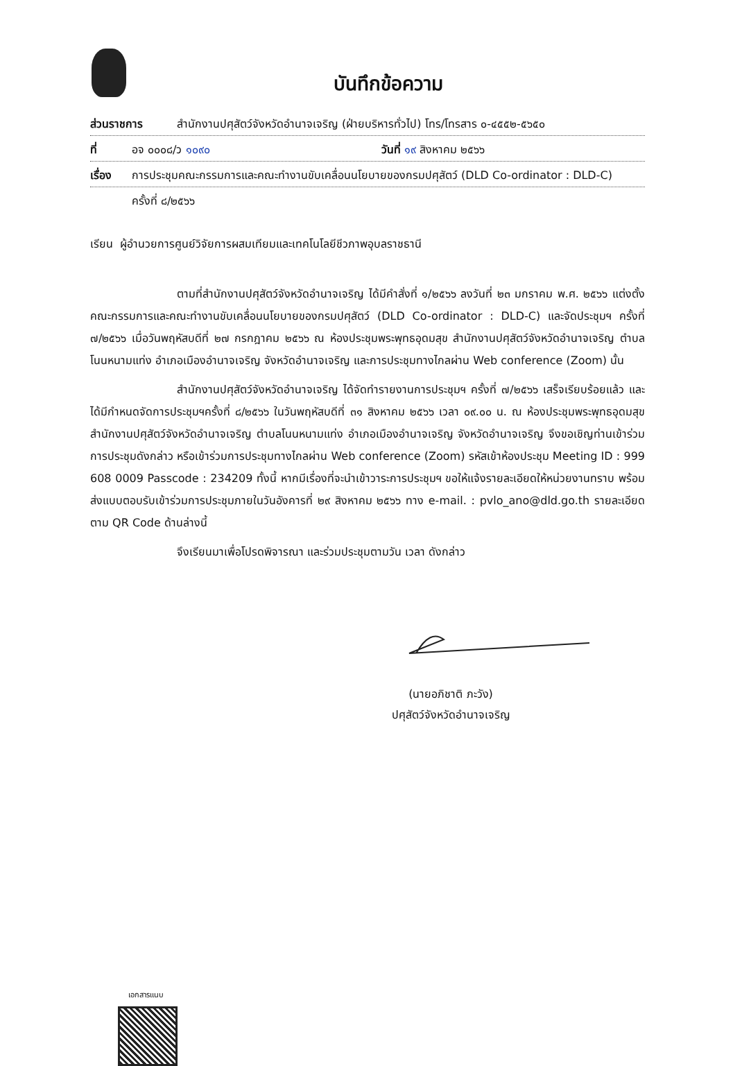บันทึกข้อความ
ส่วนราชการ สำนักงานปศุสัตว์จังหวัดอำนาจเจริญ (ฝ่ายบริหารทั่วไป) โทร/โทรสาร ๐-๔๕๕๒-๕๖๕๐
ที่ อจ ๐๐๐๘/ว ๑๐๙๐ วันที่ ๑๙ สิงหาคม ๒๕๖๖
เรื่อง การประชุมคณะกรรมการและคณะทำงานขับเคลื่อนนโยบายของกรมปศุสัตว์ (DLD Co-ordinator : DLD-C)
ครั้งที่ ๘/๒๕๖๖
เรียน ผู้อำนวยการศูนย์วิจัยการผสมเทียมและเทคโนโลยีชีวภาพอุบลราชธานี
ตามที่สำนักงานปศุสัตว์จังหวัดอำนาจเจริญ ได้มีคำสั่งที่ ๑/๒๕๖๖ ลงวันที่ ๒๓ มกราคม พ.ศ. ๒๕๖๖ แต่งตั้งคณะกรรมการและคณะทำงานขับเคลื่อนนโยบายของกรมปศุสัตว์ (DLD Co-ordinator : DLD-C) และจัดประชุมฯ ครั้งที่ ๗/๒๕๖๖ เมื่อวันพฤหัสบดีที่ ๒๗ กรกฎาคม ๒๕๖๖ ณ ห้องประชุมพระพุทธอุดมสุข สำนักงานปศุสัตว์จังหวัดอำนาจเจริญ ตำบลโนนหนามแท่ง อำเภอเมืองอำนาจเจริญ จังหวัดอำนาจเจริญ และการประชุมทางไกลผ่าน Web conference (Zoom) นั้น
สำนักงานปศุสัตว์จังหวัดอำนาจเจริญ ได้จัดทำรายงานการประชุมฯ ครั้งที่ ๗/๒๕๖๖ เสร็จเรียบร้อยแล้ว และได้มีกำหนดจัดการประชุมฯครั้งที่ ๘/๒๕๖๖ ในวันพฤหัสบดีที่ ๓๑ สิงหาคม ๒๕๖๖ เวลา ๐๙.๐๐ น. ณ ห้องประชุมพระพุทธอุดมสุข สำนักงานปศุสัตว์จังหวัดอำนาจเจริญ ตำบลโนนหนามแท่ง อำเภอเมืองอำนาจเจริญ จังหวัดอำนาจเจริญ จึงขอเชิญท่านเข้าร่วมการประชุมดังกล่าว หรือเข้าร่วมการประชุมทางไกลผ่าน Web conference (Zoom) รหัสเข้าห้องประชุม Meeting ID : 999 608 0009 Passcode : 234209 ทั้งนี้ หากมีเรื่องที่จะนำเข้าวาระการประชุมฯ ขอให้แจ้งรายละเอียดให้หน่วยงานทราบ พร้อมส่งแบบตอบรับเข้าร่วมการประชุมภายในวันอังคารที่ ๒๙ สิงหาคม ๒๕๖๖ ทาง e-mail. : pvlo_ano@dld.go.th รายละเอียดตาม QR Code ด้านล่างนี้
จึงเรียนมาเพื่อโปรดพิจารณา และร่วมประชุมตามวัน เวลา ดังกล่าว
(นายอภิชาติ ภะวัง)
ปศุสัตว์จังหวัดอำนาจเจริญ
เอกสารแนบ